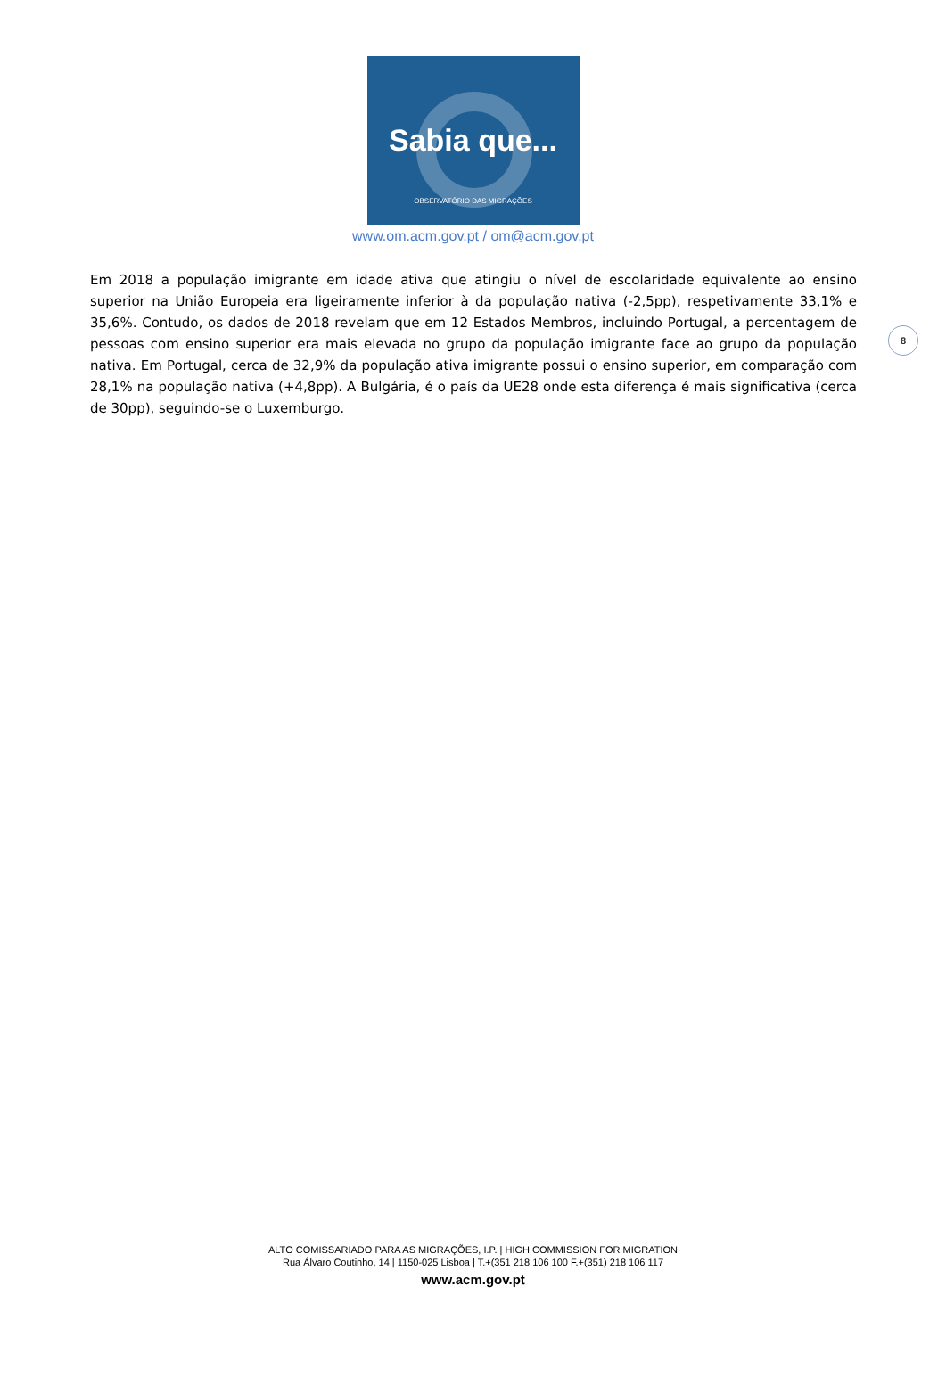Sabia que...
OBSERVATÓRIO DAS MIGRAÇÕES
www.om.acm.gov.pt / om@acm.gov.pt
8
Em 2018 a população imigrante em idade ativa que atingiu o nível de escolaridade equivalente ao ensino superior na União Europeia era ligeiramente inferior à da população nativa (-2,5pp), respetivamente 33,1% e 35,6%. Contudo, os dados de 2018 revelam que em 12 Estados Membros, incluindo Portugal, a percentagem de pessoas com ensino superior era mais elevada no grupo da população imigrante face ao grupo da população nativa. Em Portugal, cerca de 32,9% da população ativa imigrante possui o ensino superior, em comparação com 28,1% na população nativa (+4,8pp). A Bulgária, é o país da UE28 onde esta diferença é mais significativa (cerca de 30pp), seguindo-se o Luxemburgo.
ALTO COMISSARIADO PARA AS MIGRAÇÕES, I.P. | HIGH COMMISSION FOR MIGRATION
Rua Álvaro Coutinho, 14 | 1150-025 Lisboa | T.+(351 218 106 100 F.+(351) 218 106 117
www.acm.gov.pt